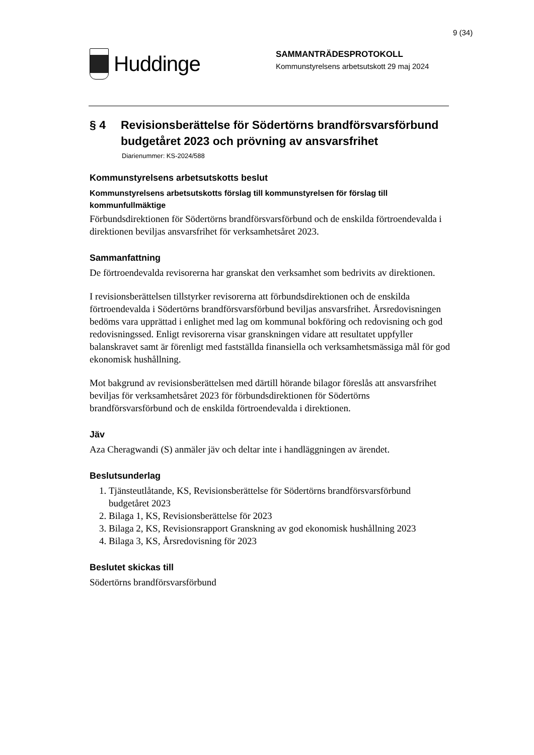9 (34)
Huddinge
SAMMANTRÄDESPROTOKOLL
Kommunstyrelsens arbetsutskott 29 maj 2024
§ 4 Revisionsberättelse för Södertörns brandförsvarsförbund budgetåret 2023 och prövning av ansvarsfrihet
Diarienummer: KS-2024/588
Kommunstyrelsens arbetsutskotts beslut
Kommunstyrelsens arbetsutskotts förslag till kommunstyrelsen för förslag till kommunfullmäktige
Förbundsdirektionen för Södertörns brandförsvarsförbund och de enskilda förtroendevalda i direktionen beviljas ansvarsfrihet för verksamhetsåret 2023.
Sammanfattning
De förtroendevalda revisorerna har granskat den verksamhet som bedrivits av direktionen.
I revisionsberättelsen tillstyrker revisorerna att förbundsdirektionen och de enskilda förtroendevalda i Södertörns brandförsvarsförbund beviljas ansvarsfrihet. Årsredovisningen bedöms vara upprättad i enlighet med lag om kommunal bokföring och redovisning och god redovisningssed. Enligt revisorerna visar granskningen vidare att resultatet uppfyller balanskravet samt är förenligt med fastställda finansiella och verksamhetsmässiga mål för god ekonomisk hushållning.
Mot bakgrund av revisionsberättelsen med därtill hörande bilagor föreslås att ansvarsfrihet beviljas för verksamhetsåret 2023 för förbundsdirektionen för Södertörns brandförsvarsförbund och de enskilda förtroendevalda i direktionen.
Jäv
Aza Cheragwandi (S) anmäler jäv och deltar inte i handläggningen av ärendet.
Beslutsunderlag
1. Tjänsteutlåtande, KS, Revisionsberättelse för Södertörns brandförsvarsförbund budgetåret 2023
2. Bilaga 1, KS, Revisionsberättelse för 2023
3. Bilaga 2, KS, Revisionsrapport Granskning av god ekonomisk hushållning 2023
4. Bilaga 3, KS, Årsredovisning för 2023
Beslutet skickas till
Södertörns brandförsvarsförbund